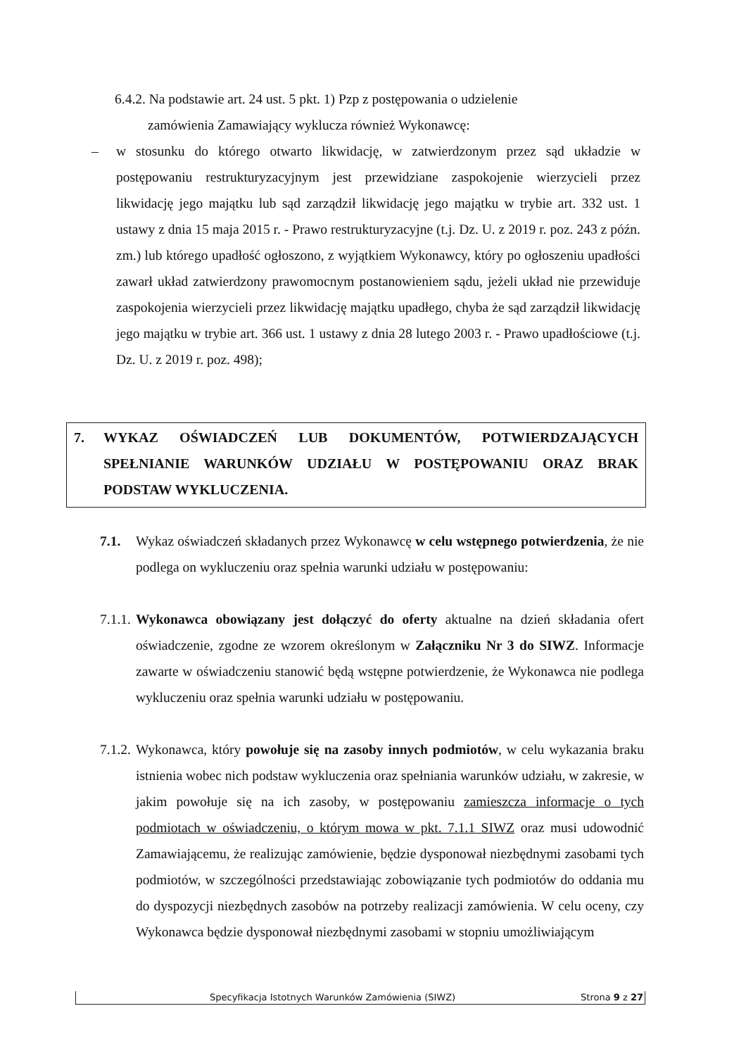6.4.2. Na podstawie art. 24 ust. 5 pkt. 1) Pzp z postępowania o udzielenie
zamówienia Zamawiający wyklucza również Wykonawcę:
–
w stosunku do którego otwarto likwidację, w zatwierdzonym przez sąd układzie w postępowaniu restrukturyzacyjnym jest przewidziane zaspokojenie wierzycieli przez likwidację jego majątku lub sąd zarządził likwidację jego majątku w trybie art. 332 ust. 1 ustawy z dnia 15 maja 2015 r. - Prawo restrukturyzacyjne (t.j. Dz. U. z 2019 r. poz. 243 z późn. zm.) lub którego upadłość ogłoszono, z wyjątkiem Wykonawcy, który po ogłoszeniu upadłości zawarł układ zatwierdzony prawomocnym postanowieniem sądu, jeżeli układ nie przewiduje zaspokojenia wierzycieli przez likwidację majątku upadłego, chyba że sąd zarządził likwidację jego majątku w trybie art. 366 ust. 1 ustawy z dnia 28 lutego 2003 r. - Prawo upadłościowe (t.j. Dz. U. z 2019 r. poz. 498);
7. WYKAZ OŚWIADCZEŃ LUB DOKUMENTÓW, POTWIERDZAJĄCYCH SPEŁNIANIE WARUNKÓW UDZIAŁU W POSTĘPOWANIU ORAZ BRAK PODSTAW WYKLUCZENIA.
7.1.
Wykaz oświadczeń składanych przez Wykonawcę w celu wstępnego potwierdzenia, że nie podlega on wykluczeniu oraz spełnia warunki udziału w postępowaniu:
7.1.1.
Wykonawca obowiązany jest dołączyć do oferty aktualne na dzień składania ofert oświadczenie, zgodne ze wzorem określonym w Załączniku Nr 3 do SIWZ. Informacje zawarte w oświadczeniu stanowić będą wstępne potwierdzenie, że Wykonawca nie podlega wykluczeniu oraz spełnia warunki udziału w postępowaniu.
7.1.2.
Wykonawca, który powołuje się na zasoby innych podmiotów, w celu wykazania braku istnienia wobec nich podstaw wykluczenia oraz spełniania warunków udziału, w zakresie, w jakim powołuje się na ich zasoby, w postępowaniu zamieszcza informacje o tych podmiotach w oświadczeniu, o którym mowa w pkt. 7.1.1 SIWZ oraz musi udowodnić Zamawiającemu, że realizując zamówienie, będzie dysponował niezbędnymi zasobami tych podmiotów, w szczególności przedstawiając zobowiązanie tych podmiotów do oddania mu do dyspozycji niezbędnych zasobów na potrzeby realizacji zamówienia. W celu oceny, czy Wykonawca będzie dysponował niezbędnymi zasobami w stopniu umożliwiającym
Specyfikacja Istotnych Warunków Zamówienia (SIWZ) Strona 9 z 27